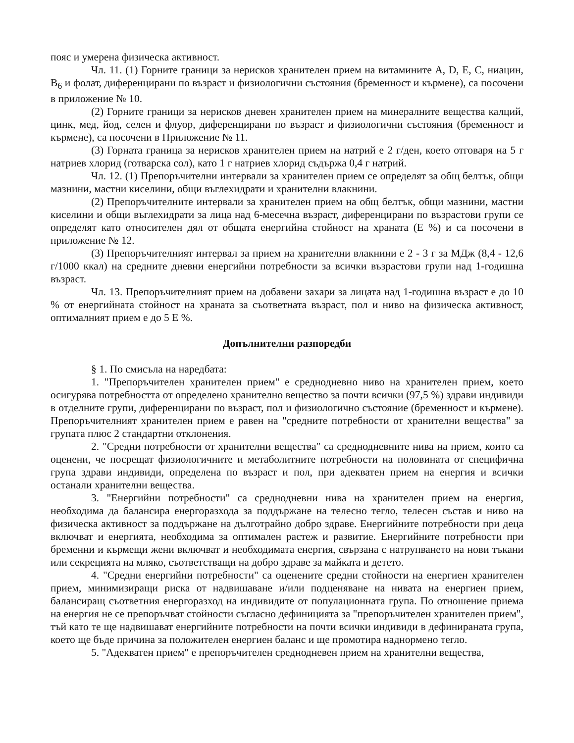пояс и умерена физическа активност.
Чл. 11. (1) Горните граници за нерисков хранителен прием на витамините А, D, Е, С, ниацин, B<sub>6</sub> и фолат, диференцирани по възраст и физиологични състояния (бременност и кърмене), са посочени в приложение № 10.
(2) Горните граници за нерисков дневен хранителен прием на минералните вещества калций, цинк, мед, йод, селен и флуор, диференцирани по възраст и физиологични състояния (бременност и кърмене), са посочени в Приложение № 11.
(3) Горната граница за нерисков хранителен прием на натрий е 2 г/ден, което отговаря на 5 г натриев хлорид (готварска сол), като 1 г натриев хлорид съдържа 0,4 г натрий.
Чл. 12. (1) Препоръчителни интервали за хранителен прием се определят за общ белтък, общи мазнини, мастни киселини, общи въглехидрати и хранителни влакнини.
(2) Препоръчителните интервали за хранителен прием на общ белтък, общи мазнини, мастни киселини и общи въглехидрати за лица над 6-месечна възраст, диференцирани по възрастови групи се определят като относителен дял от общата енергийна стойност на храната (Е %) и са посочени в приложение № 12.
(3) Препоръчителният интервал за прием на хранителни влакнини е 2 - 3 г за МДж (8,4 - 12,6 г/1000 ккал) на средните дневни енергийни потребности за всички възрастови групи над 1-годишна възраст.
Чл. 13. Препоръчителният прием на добавени захари за лицата над 1-годишна възраст е до 10 % от енергийната стойност на храната за съответната възраст, пол и ниво на физическа активност, оптималният прием е до 5 Е %.
Допълнителни разпоредби
§ 1. По смисъла на наредбата:
1. "Препоръчителен хранителен прием" е среднодневно ниво на хранителен прием, което осигурява потребността от определено хранително вещество за почти всички (97,5 %) здрави индивиди в отделните групи, диференцирани по възраст, пол и физиологично състояние (бременност и кърмене). Препоръчителният хранителен прием е равен на "средните потребности от хранителни вещества" за групата плюс 2 стандартни отклонения.
2. "Средни потребности от хранителни вещества" са среднодневните нива на прием, които са оценени, че посрещат физиологичните и метаболитните потребности на половината от специфична група здрави индивиди, определена по възраст и пол, при адекватен прием на енергия и всички останали хранителни вещества.
3. "Енергийни потребности" са среднодневни нива на хранителен прием на енергия, необходима да балансира енергоразхода за поддържане на телесно тегло, телесен състав и ниво на физическа активност за поддържане на дълготрайно добро здраве. Енергийните потребности при деца включват и енергията, необходима за оптимален растеж и развитие. Енергийните потребности при бременни и кърмещи жени включват и необходимата енергия, свързана с натрупването на нови тъкани или секрецията на мляко, съответстващи на добро здраве за майката и детето.
4. "Средни енергийни потребности" са оценените средни стойности на енергиен хранителен прием, минимизиращи риска от надвишаване и/или подценяване на нивата на енергиен прием, балансиращ съответния енергоразход на индивидите от популационната група. По отношение приема на енергия не се препоръчват стойности съгласно дефиницията за "препоръчителен хранителен прием", тъй като те ще надвишават енергийните потребности на почти всички индивиди в дефинираната група, което ще бъде причина за положителен енергиен баланс и ще промотира наднормено тегло.
5. "Адекватен прием" е препоръчителен среднодневен прием на хранителни вещества,